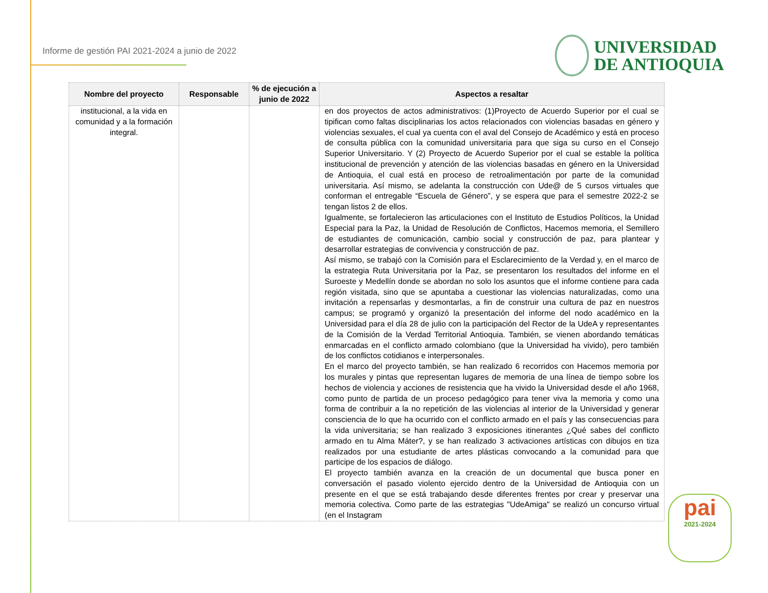Informe de gestión PAI 2021-2024 a junio de 2022
UNIVERSIDAD
DE ANTIOQUIA
| Nombre del proyecto | Responsable | % de ejecución a junio de 2022 | Aspectos a resaltar |
| --- | --- | --- | --- |
| institucional, a la vida en comunidad y a la formación integral. | | | en dos proyectos de actos administrativos: (1)Proyecto de Acuerdo Superior por el cual se tipifican como faltas disciplinarias los actos relacionados con violencias basadas en género y violencias sexuales, el cual ya cuenta con el aval del Consejo de Académico y está en proceso de consulta pública con la comunidad universitaria para que siga su curso en el Consejo Superior Universitario. Y (2) Proyecto de Acuerdo Superior por el cual se estable la política institucional de prevención y atención de las violencias basadas en género en la Universidad de Antioquia, el cual está en proceso de retroalimentación por parte de la comunidad universitaria. Así mismo, se adelanta la construcción con Ude@ de 5 cursos virtuales que conforman el entregable “Escuela de Género”, y se espera que para el semestre 2022-2 se tengan listos 2 de ellos. Igualmente, se fortalecieron las articulaciones con el Instituto de Estudios Políticos, la Unidad Especial para la Paz, la Unidad de Resolución de Conflictos, Hacemos memoria, el Semillero de estudiantes de comunicación, cambio social y construcción de paz, para plantear y desarrollar estrategias de convivencia y construcción de paz. Así mismo, se trabajó con la Comisión para el Esclarecimiento de la Verdad y, en el marco de la estrategia Ruta Universitaria por la Paz, se presentaron los resultados del informe en el Suroeste y Medellín donde se abordan no solo los asuntos que el informe contiene para cada región visitada, sino que se apuntaba a cuestionar las violencias naturalizadas, como una invitación a repensarlas y desmontarlas, a fin de construir una cultura de paz en nuestros campus; se programó y organizó la presentación del informe del nodo académico en la Universidad para el día 28 de julio con la participación del Rector de la UdeA y representantes de la Comisión de la Verdad Territorial Antioquia. También, se vienen abordando temáticas enmarcadas en el conflicto armado colombiano (que la Universidad ha vivido), pero también de los conflictos cotidianos e interpersonales. En el marco del proyecto también, se han realizado 6 recorridos con Hacemos memoria por los murales y pintas que representan lugares de memoria de una línea de tiempo sobre los hechos de violencia y acciones de resistencia que ha vivido la Universidad desde el año 1968, como punto de partida de un proceso pedagógico para tener viva la memoria y como una forma de contribuir a la no repetición de las violencias al interior de la Universidad y generar consciencia de lo que ha ocurrido con el conflicto armado en el país y las consecuencias para la vida universitaria; se han realizado 3 exposiciones itinerantes ¿Qué sabes del conflicto armado en tu Alma Máter?, y se han realizado 3 activaciones artísticas con dibujos en tiza realizados por una estudiante de artes plásticas convocando a la comunidad para que participe de los espacios de diálogo. El proyecto también avanza en la creación de un documental que busca poner en conversación el pasado violento ejercido dentro de la Universidad de Antioquia con un presente en el que se está trabajando desde diferentes frentes por crear y preservar una memoria colectiva. Como parte de las estrategias "UdeAmiga" se realizó un concurso virtual (en el Instagram |
pai
2021-2024